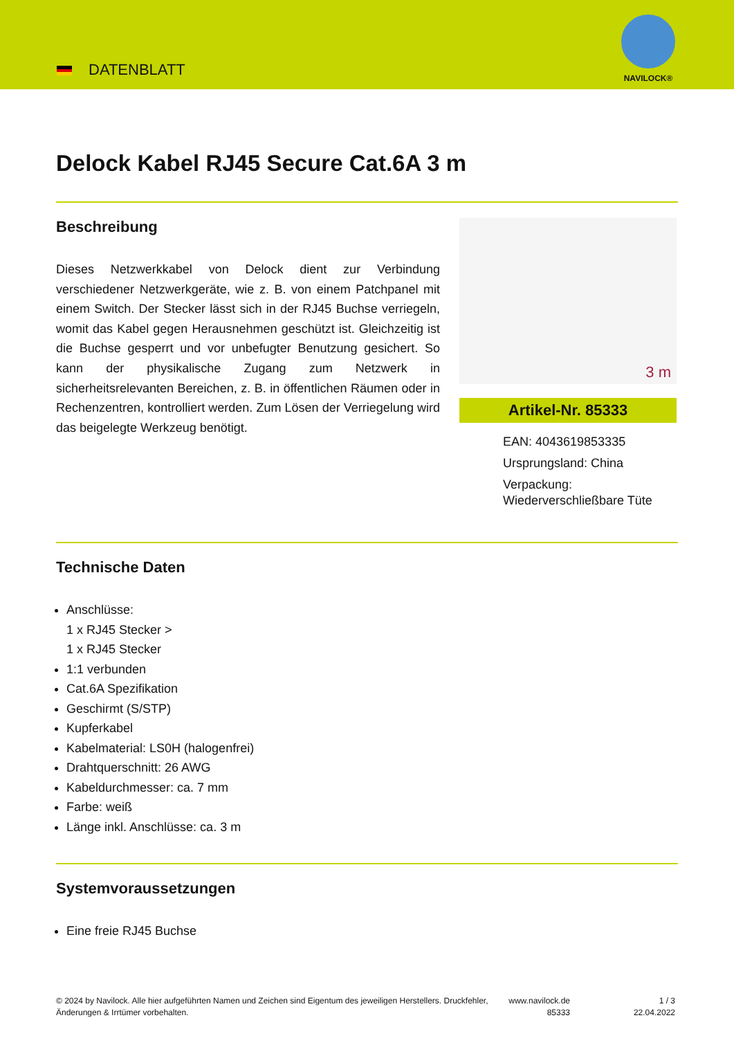DATENBLATT
NAVILOCK®
Delock Kabel RJ45 Secure Cat.6A 3 m
Beschreibung
Dieses Netzwerkkabel von Delock dient zur Verbindung verschiedener Netzwerkgeräte, wie z. B. von einem Patchpanel mit einem Switch. Der Stecker lässt sich in der RJ45 Buchse verriegeln, womit das Kabel gegen Herausnehmen geschützt ist. Gleichzeitig ist die Buchse gesperrt und vor unbefugter Benutzung gesichert. So kann der physikalische Zugang zum Netzwerk in sicherheitsrelevanten Bereichen, z. B. in öffentlichen Räumen oder in Rechenzentren, kontrolliert werden. Zum Lösen der Verriegelung wird das beigelegte Werkzeug benötigt.
3 m
Artikel-Nr. 85333
EAN: 4043619853335
Ursprungsland: China
Verpackung: Wiederverschließbare Tüte
Technische Daten
Anschlüsse:
1 x RJ45 Stecker >
1 x RJ45 Stecker
1:1 verbunden
Cat.6A Spezifikation
Geschirmt (S/STP)
Kupferkabel
Kabelmaterial: LS0H (halogenfrei)
Drahtquerschnitt: 26 AWG
Kabeldurchmesser: ca. 7 mm
Farbe: weiß
Länge inkl. Anschlüsse: ca. 3 m
Systemvoraussetzungen
Eine freie RJ45 Buchse
© 2024 by Navilock. Alle hier aufgeführten Namen und Zeichen sind Eigentum des jeweiligen Herstellers. Druckfehler, Änderungen & Irrtümer vorbehalten.
www.navilock.de
85333
1 / 3
22.04.2022